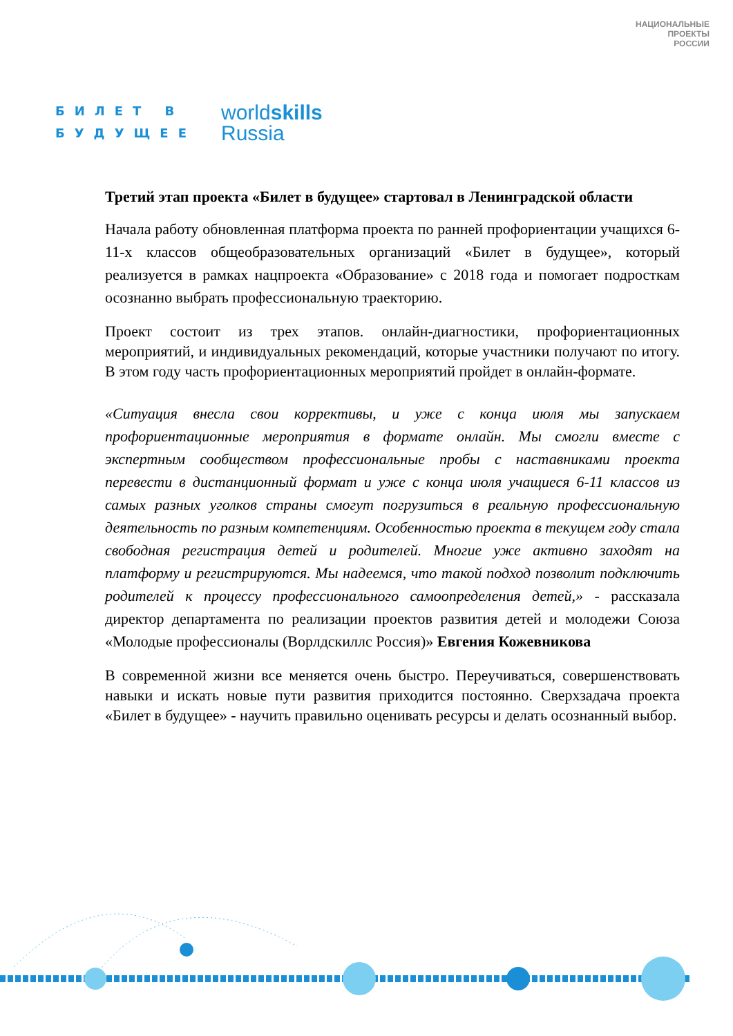БИЛЕТ В
БУДУЩЕЕ
worldskills
Russia
НАЦИОНАЛЬНЫЕ
ПРОЕКТЫ
РОССИИ
Третий этап проекта «Билет в будущее» стартовал в Ленинградской области
Начала работу обновленная платформа проекта по ранней профориентации учащихся 6-11-х классов общеобразовательных организаций «Билет в будущее», который реализуется в рамках нацпроекта «Образование» с 2018 года и помогает подросткам осознанно выбрать профессиональную траекторию.
Проект состоит из трех этапов. онлайн-диагностики, профориентационных мероприятий, и индивидуальных рекомендаций, которые участники получают по итогу. В этом году часть профориентационных мероприятий пройдет в онлайн-формате.
«Ситуация внесла свои коррективы, и уже с конца июля мы запускаем профориентационные мероприятия в формате онлайн. Мы смогли вместе с экспертным сообществом профессиональные пробы с наставниками проекта перевести в дистанционный формат и уже с конца июля учащиеся 6-11 классов из самых разных уголков страны смогут погрузиться в реальную профессиональную деятельность по разным компетенциям. Особенностью проекта в текущем году стала свободная регистрация детей и родителей. Многие уже активно заходят на платформу и регистрируются. Мы надеемся, что такой подход позволит подключить родителей к процессу профессионального самоопределения детей,» - рассказала директор департамента по реализации проектов развития детей и молодежи Союза «Молодые профессионалы (Ворлдскиллс Россия)» Евгения Кожевникова
В современной жизни все меняется очень быстро. Переучиваться, совершенствовать навыки и искать новые пути развития приходится постоянно. Сверхзадача проекта «Билет в будущее» - научить правильно оценивать ресурсы и делать осознанный выбор.